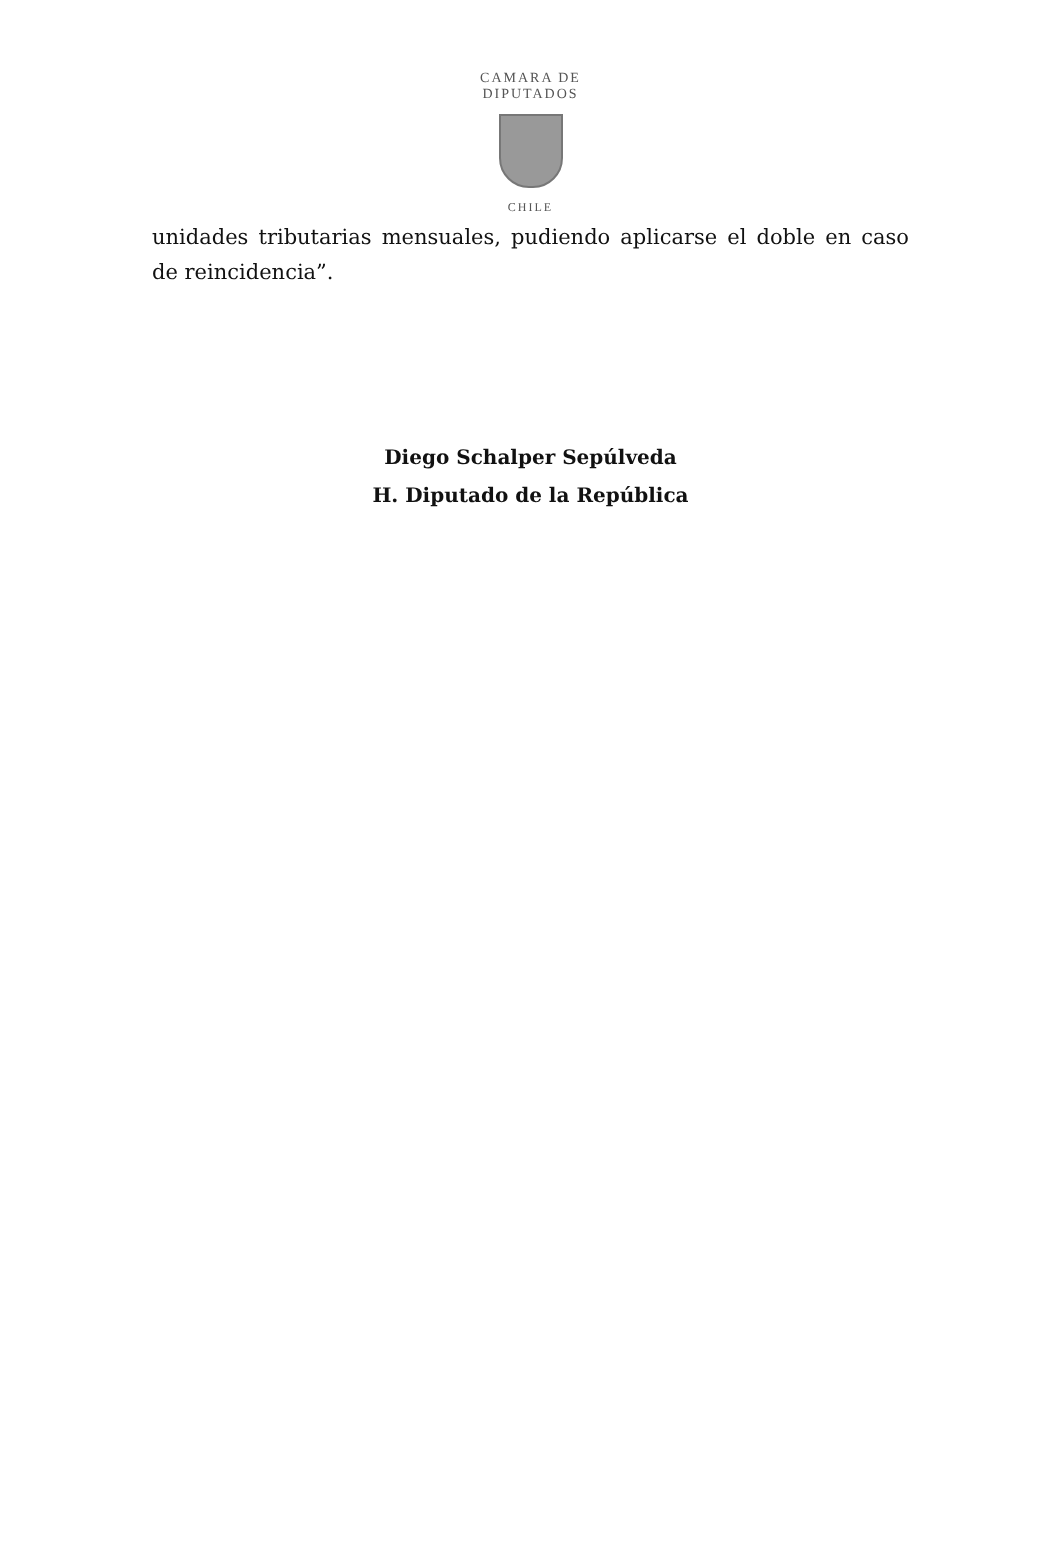CAMARA DE DIPUTADOS
CHILE
unidades tributarias mensuales, pudiendo aplicarse el doble en caso de reincidencia”.
Diego Schalper Sepúlveda
H. Diputado de la República